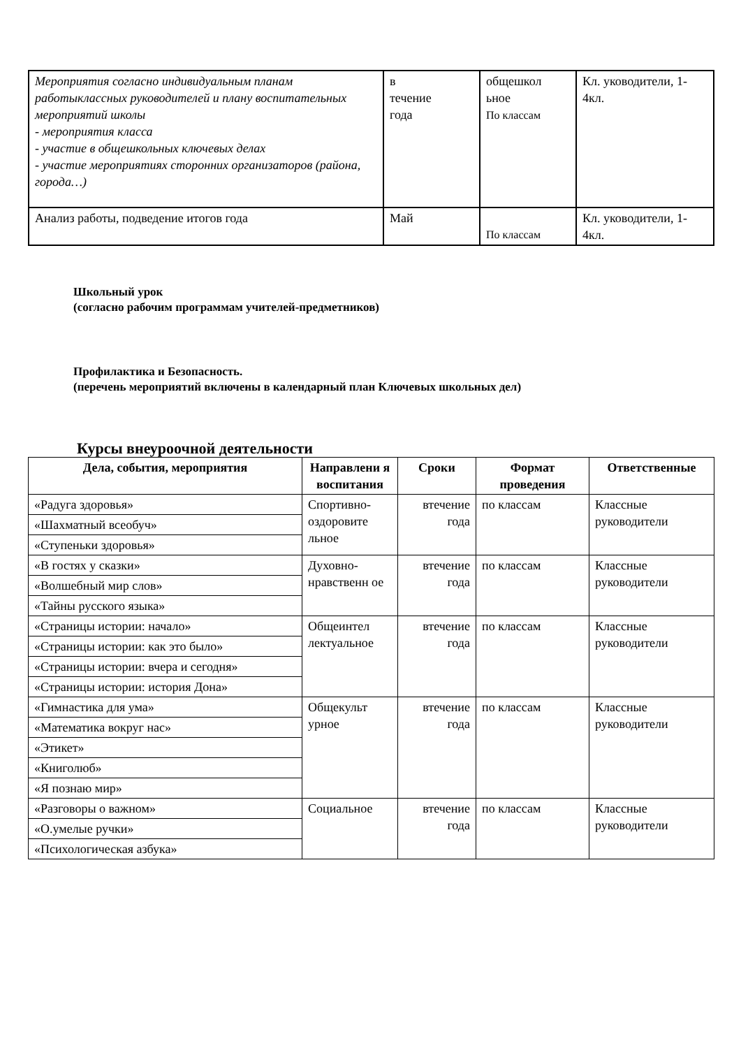| Мероприятия согласно индивидуальным планам работыклассных руководителей и плану воспитательных мероприятий школы - мероприятия класса - участие в общешкольных ключевых делах - участие мероприятиях сторонних организаторов (района, города…) | в течение года | общешкол ьное По классам | Кл. уководители, 1-4кл. |
| Анализ работы, подведение итогов года | Май | По классам | Кл. уководители, 1-4кл. |
Школьный урок
(согласно рабочим программам учителей-предметников)
Профилактика и Безопасность.
(перечень мероприятий включены в календарный план Ключевых школьных дел)
Курсы внеуроочной деятельности
| Дела, события, мероприятия | Направлени я воспитания | Сроки | Формат проведения | Ответственные |
| --- | --- | --- | --- | --- |
| «Радуга здоровья» | Спортивно-оздоровите льное | втечение года | по классам | Классные руководители |
| «Шахматный всеобуч» | | | | |
| «Ступеньки здоровья» | | | | |
| «В гостях у сказки» | Духовно-нравственн ое | втечение года | по классам | Классные руководители |
| «Волшебный мир слов» | | | | |
| «Тайны русского языка» | | | | |
| «Страницы истории: начало» | Общеинтел лектуальное | втечение года | по классам | Классные руководители |
| «Страницы истории: как это было» | | | | |
| «Страницы истории: вчера и сегодня» | | | | |
| «Страницы истории: история Дона» | | | | |
| «Гимнастика для ума» | Общекульт урное | втечение года | по классам | Классные руководители |
| «Математика вокруг нас» | | | | |
| «Этикет» | | | | |
| «Книголюб» | | | | |
| «Я познаю мир» | | | | |
| «Разговоры о важном» | Социальное | втечение года | по классам | Классные руководители |
| «О.умелые ручки» | | | | |
| «Психологическая азбука» | | | | |